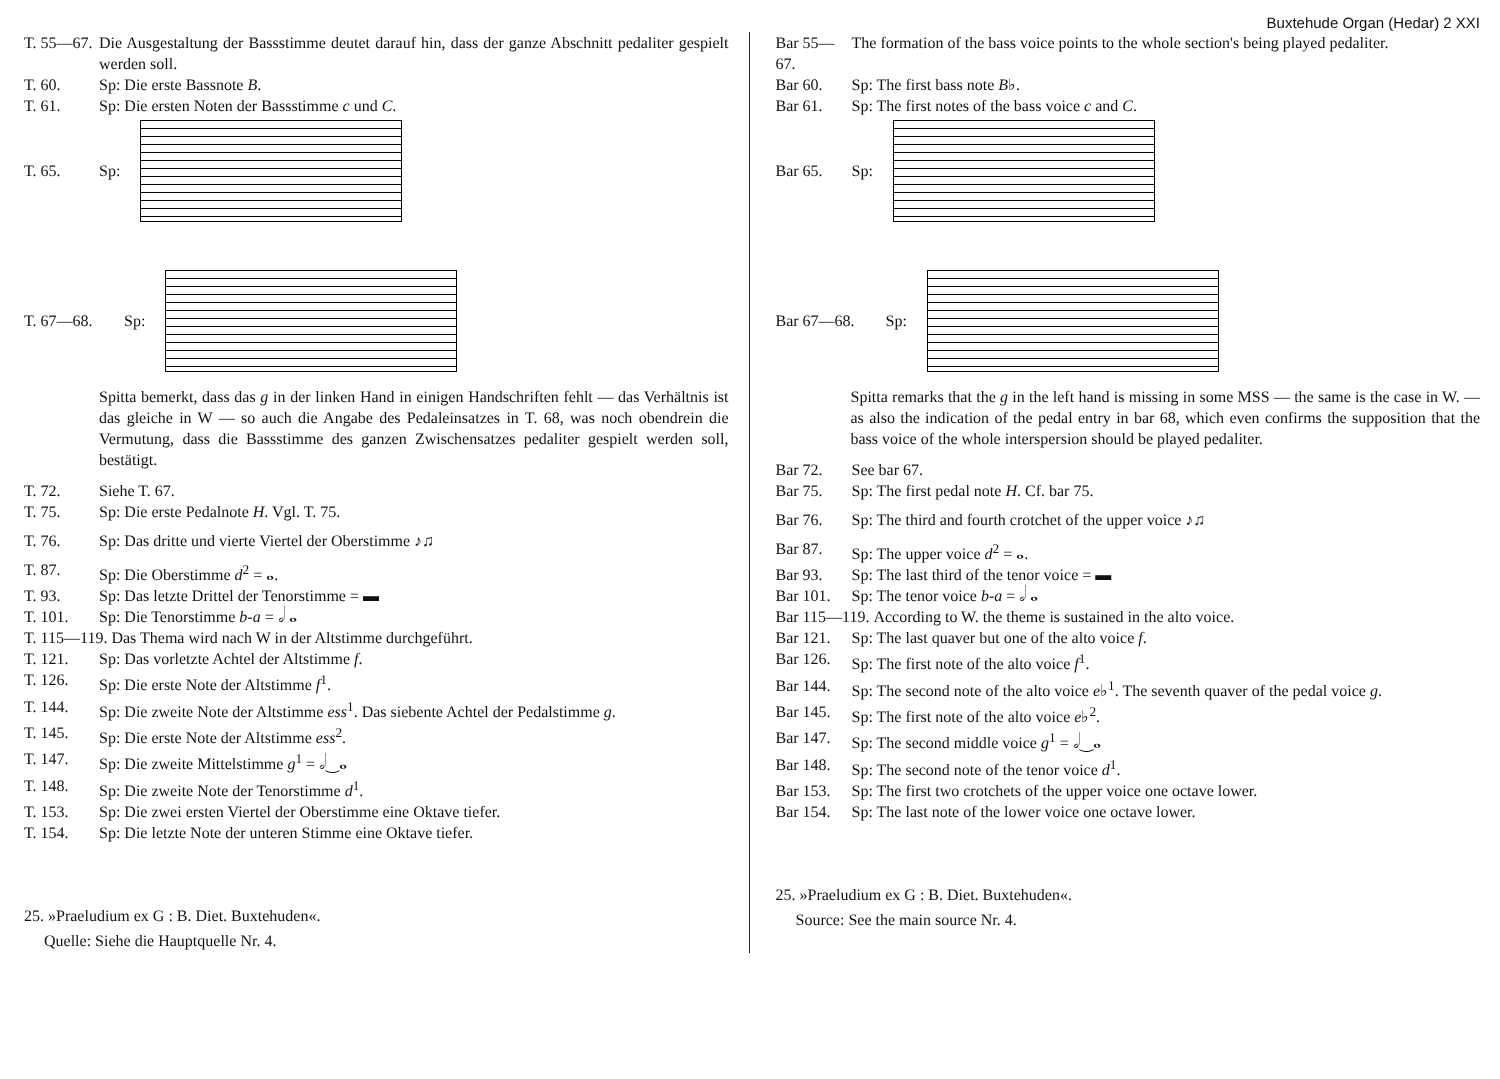Buxtehude Organ (Hedar) 2 XXI
T. 55—67. Die Ausgestaltung der Bassstimme deutet darauf hin, dass der ganze Abschnitt pedaliter gespielt werden soll.
T. 60. Sp: Die erste Bassnote B.
T. 61. Sp: Die ersten Noten der Bassstimme c und C.
T. 65. Sp:
T. 67—68. Sp:
Spitta bemerkt, dass das g in der linken Hand in einigen Handschriften fehlt — das Verhältnis ist das gleiche in W — so auch die Angabe des Pedaleinsatzes in T. 68, was noch obendrein die Vermutung, dass die Bassstimme des ganzen Zwischensatzes pedaliter gespielt werden soll, bestätigt.
T. 72. Siehe T. 67.
T. 75. Sp: Die erste Pedalnote H. Vgl. T. 75.
T. 76. Sp: Das dritte und vierte Viertel der Oberstimme ♪♫
T. 87. Sp: Die Oberstimme d<sup>2</sup> = 𝅝.
T. 93. Sp: Das letzte Drittel der Tenorstimme = ▬
T. 101. Sp: Die Tenorstimme b-a = 𝅗𝅥 𝅝
T. 115—119. Das Thema wird nach W in der Altstimme durchgeführt.
T. 121. Sp: Das vorletzte Achtel der Altstimme f.
T. 126. Sp: Die erste Note der Altstimme f<sup>1</sup>.
T. 144. Sp: Die zweite Note der Altstimme ess<sup>1</sup>. Das siebente Achtel der Pedalstimme g.
T. 145. Sp: Die erste Note der Altstimme ess<sup>2</sup>.
T. 147. Sp: Die zweite Mittelstimme g<sup>1</sup> = 𝅗𝅥‿𝅝
T. 148. Sp: Die zweite Note der Tenorstimme d<sup>1</sup>.
T. 153. Sp: Die zwei ersten Viertel der Oberstimme eine Oktave tiefer.
T. 154. Sp: Die letzte Note der unteren Stimme eine Oktave tiefer.
25. »Praeludium ex G : B. Diet. Buxtehuden«.
Quelle: Siehe die Hauptquelle Nr. 4.
Bar 55—67. The formation of the bass voice points to the whole section's being played pedaliter.
Bar 60. Sp: The first bass note B♭.
Bar 61. Sp: The first notes of the bass voice c and C.
Bar 65. Sp:
Bar 67—68. Sp:
Spitta remarks that the g in the left hand is missing in some MSS — the same is the case in W. — as also the indication of the pedal entry in bar 68, which even confirms the supposition that the bass voice of the whole interspersion should be played pedaliter.
Bar 72. See bar 67.
Bar 75. Sp: The first pedal note H. Cf. bar 75.
Bar 76. Sp: The third and fourth crotchet of the upper voice ♪♫
Bar 87. Sp: The upper voice d<sup>2</sup> = 𝅝.
Bar 93. Sp: The last third of the tenor voice = ▬
Bar 101. Sp: The tenor voice b-a = 𝅗𝅥 𝅝
Bar 115—119. According to W. the theme is sustained in the alto voice.
Bar 121. Sp: The last quaver but one of the alto voice f.
Bar 126. Sp: The first note of the alto voice f<sup>1</sup>.
Bar 144. Sp: The second note of the alto voice e♭<sup>1</sup>. The seventh quaver of the pedal voice g.
Bar 145. Sp: The first note of the alto voice e♭<sup>2</sup>.
Bar 147. Sp: The second middle voice g<sup>1</sup> = 𝅗𝅥‿𝅝
Bar 148. Sp: The second note of the tenor voice d<sup>1</sup>.
Bar 153. Sp: The first two crotchets of the upper voice one octave lower.
Bar 154. Sp: The last note of the lower voice one octave lower.
25. »Praeludium ex G : B. Diet. Buxtehuden«.
Source: See the main source Nr. 4.